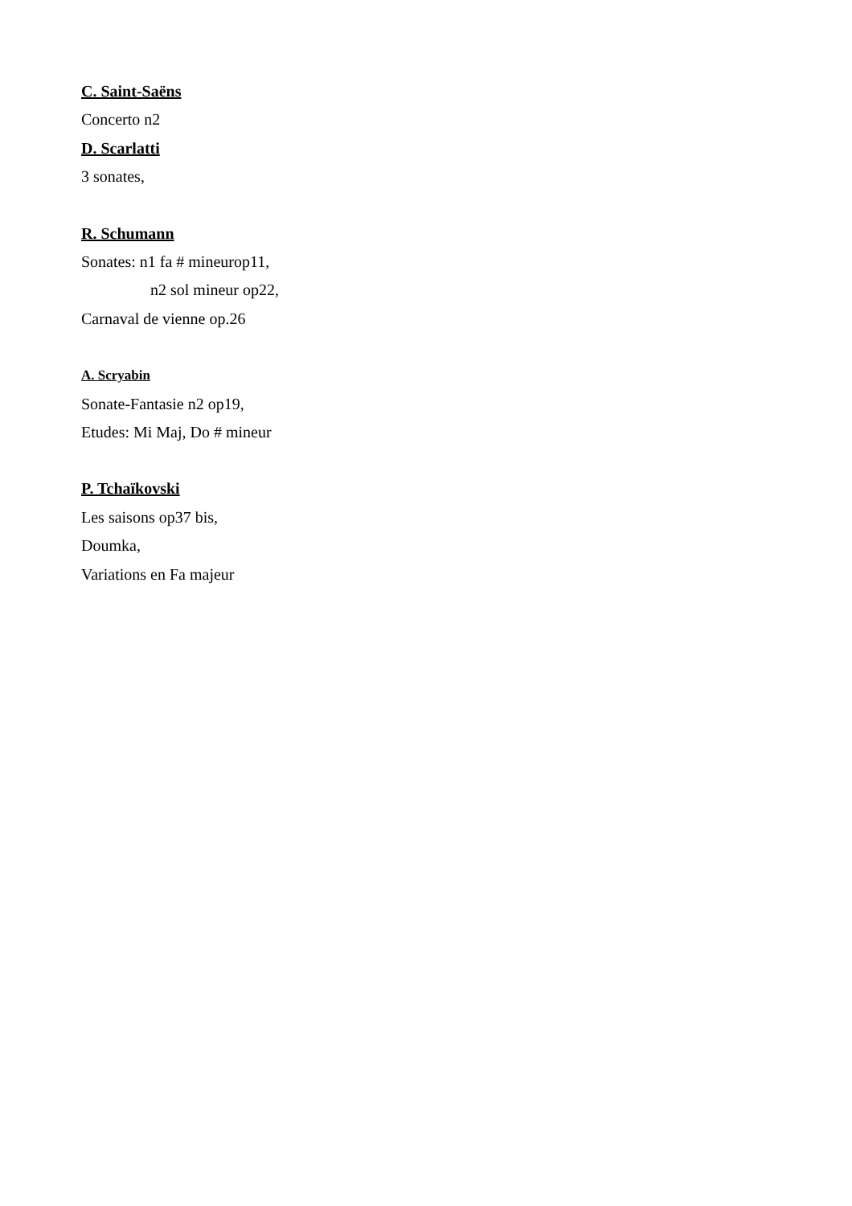C. Saint-Saëns
Concerto n2
D. Scarlatti
3 sonates,
R. Schumann
Sonates: n1 fa # mineurop11,
n2 sol mineur op22,
Carnaval de vienne op.26
A. Scryabin
Sonate-Fantasie n2 op19,
Etudes: Mi Maj, Do # mineur
P. Tchaïkovski
Les saisons op37 bis,
Doumka,
Variations en Fa majeur